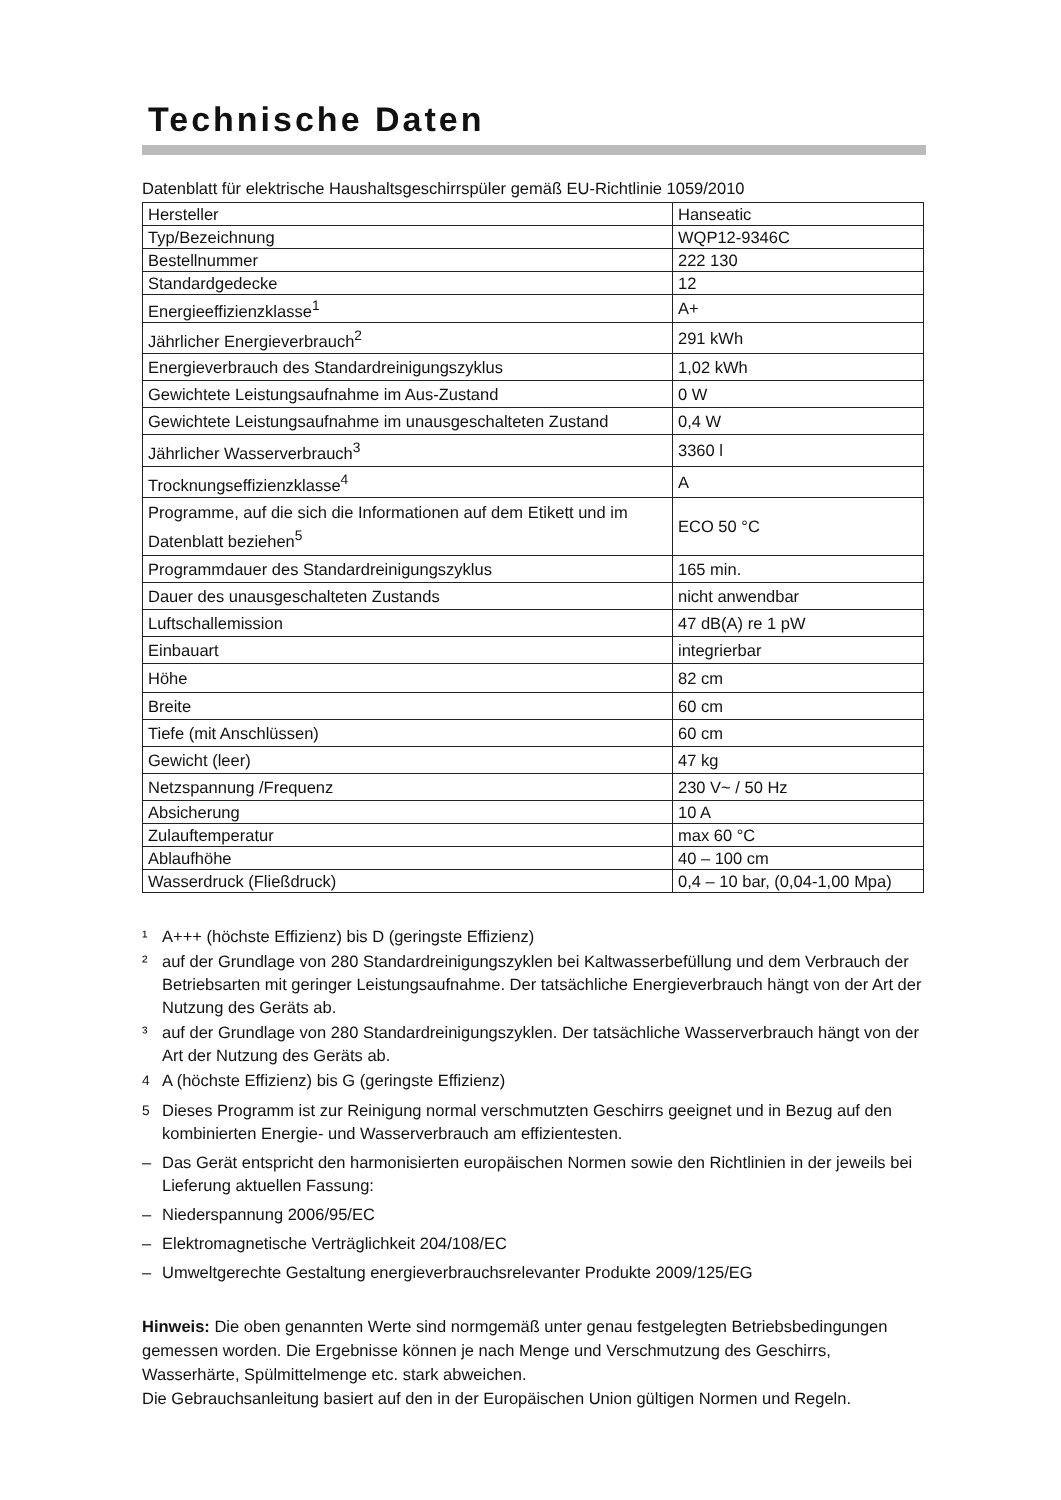Technische Daten
Datenblatt für elektrische Haushaltsgeschirrspüler gemäß EU-Richtlinie 1059/2010
| Hersteller | Hanseatic |
| Typ/Bezeichnung | WQP12-9346C |
| Bestellnummer | 222 130 |
| Standardgedecke | 12 |
| Energieeffizienzklasse<sup>1</sup> | A+ |
| Jährlicher Energieverbrauch<sup>2</sup> | 291 kWh |
| Energieverbrauch des Standardreinigungszyklus | 1,02 kWh |
| Gewichtete Leistungsaufnahme im Aus-Zustand | 0 W |
| Gewichtete Leistungsaufnahme im unausgeschalteten Zustand | 0,4 W |
| Jährlicher Wasserverbrauch<sup>3</sup> | 3360 l |
| Trocknungseffizienzklasse<sup>4</sup> | A |
| Programme, auf die sich die Informationen auf dem Etikett und im Datenblatt beziehen<sup>5</sup> | ECO 50 °C |
| Programmdauer des Standardreinigungszyklus | 165 min. |
| Dauer des unausgeschalteten Zustands | nicht anwendbar |
| Luftschallemission | 47 dB(A) re 1 pW |
| Einbauart | integrierbar |
| Höhe | 82 cm |
| Breite | 60 cm |
| Tiefe (mit Anschlüssen) | 60 cm |
| Gewicht (leer) | 47 kg |
| Netzspannung /Frequenz | 230 V~ / 50 Hz |
| Absicherung | 10 A |
| Zulauftemperatur | max 60 °C |
| Ablaufhöhe | 40 – 100 cm |
| Wasserdruck (Fließdruck) | 0,4 – 10 bar, (0,04-1,00 Mpa) |
¹ A+++ (höchste Effizienz) bis D (geringste Effizienz)
² auf der Grundlage von 280 Standardreinigungszyklen bei Kaltwasserbefüllung und dem Verbrauch der Betriebsarten mit geringer Leistungsaufnahme. Der tatsächliche Energieverbrauch hängt von der Art der Nutzung des Geräts ab.
³ auf der Grundlage von 280 Standardreinigungszyklen. Der tatsächliche Wasserverbrauch hängt von der Art der Nutzung des Geräts ab.
<sup>4</sup> A (höchste Effizienz) bis G (geringste Effizienz)
<sup>5</sup> Dieses Programm ist zur Reinigung normal verschmutzten Geschirrs geeignet und in Bezug auf den kombinierten Energie- und Wasserverbrauch am effizientesten.
– Das Gerät entspricht den harmonisierten europäischen Normen sowie den Richtlinien in der jeweils bei Lieferung aktuellen Fassung:
– Niederspannung 2006/95/EC
– Elektromagnetische Verträglichkeit 204/108/EC
– Umweltgerechte Gestaltung energieverbrauchsrelevanter Produkte 2009/125/EG
Hinweis: Die oben genannten Werte sind normgemäß unter genau festgelegten Betriebsbedingungen gemessen worden. Die Ergebnisse können je nach Menge und Verschmutzung des Geschirrs, Wasserhärte, Spülmittelmenge etc. stark abweichen.
Die Gebrauchsanleitung basiert auf den in der Europäischen Union gültigen Normen und Regeln.